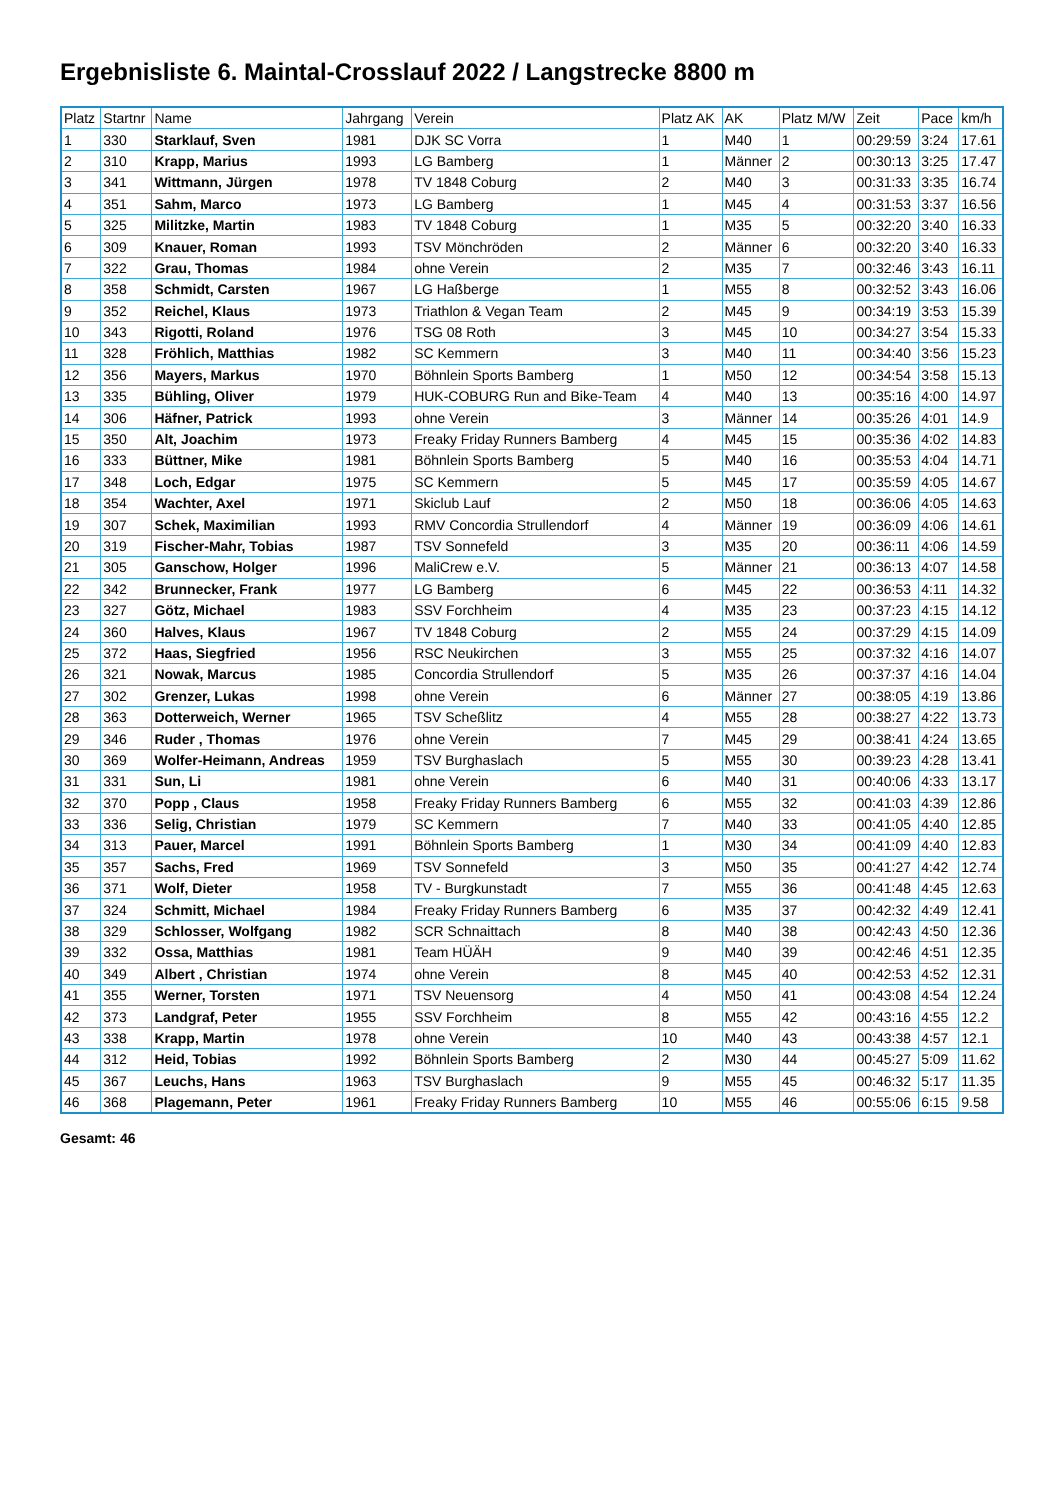Ergebnisliste 6. Maintal-Crosslauf 2022 / Langstrecke 8800 m
| Platz | Startnr | Name | Jahrgang | Verein | Platz AK | AK | Platz M/W | Zeit | Pace | km/h |
| --- | --- | --- | --- | --- | --- | --- | --- | --- | --- | --- |
| 1 | 330 | Starklauf, Sven | 1981 | DJK SC Vorra | 1 | M40 | 1 | 00:29:59 | 3:24 | 17.61 |
| 2 | 310 | Krapp, Marius | 1993 | LG Bamberg | 1 | Männer | 2 | 00:30:13 | 3:25 | 17.47 |
| 3 | 341 | Wittmann, Jürgen | 1978 | TV 1848 Coburg | 2 | M40 | 3 | 00:31:33 | 3:35 | 16.74 |
| 4 | 351 | Sahm, Marco | 1973 | LG Bamberg | 1 | M45 | 4 | 00:31:53 | 3:37 | 16.56 |
| 5 | 325 | Militzke, Martin | 1983 | TV 1848 Coburg | 1 | M35 | 5 | 00:32:20 | 3:40 | 16.33 |
| 6 | 309 | Knauer, Roman | 1993 | TSV Mönchröden | 2 | Männer | 6 | 00:32:20 | 3:40 | 16.33 |
| 7 | 322 | Grau, Thomas | 1984 | ohne Verein | 2 | M35 | 7 | 00:32:46 | 3:43 | 16.11 |
| 8 | 358 | Schmidt, Carsten | 1967 | LG Haßberge | 1 | M55 | 8 | 00:32:52 | 3:43 | 16.06 |
| 9 | 352 | Reichel, Klaus | 1973 | Triathlon & Vegan Team | 2 | M45 | 9 | 00:34:19 | 3:53 | 15.39 |
| 10 | 343 | Rigotti, Roland | 1976 | TSG 08 Roth | 3 | M45 | 10 | 00:34:27 | 3:54 | 15.33 |
| 11 | 328 | Fröhlich, Matthias | 1982 | SC Kemmern | 3 | M40 | 11 | 00:34:40 | 3:56 | 15.23 |
| 12 | 356 | Mayers, Markus | 1970 | Böhnlein Sports Bamberg | 1 | M50 | 12 | 00:34:54 | 3:58 | 15.13 |
| 13 | 335 | Bühling, Oliver | 1979 | HUK-COBURG Run and Bike-Team | 4 | M40 | 13 | 00:35:16 | 4:00 | 14.97 |
| 14 | 306 | Häfner, Patrick | 1993 | ohne Verein | 3 | Männer | 14 | 00:35:26 | 4:01 | 14.9 |
| 15 | 350 | Alt, Joachim | 1973 | Freaky Friday Runners Bamberg | 4 | M45 | 15 | 00:35:36 | 4:02 | 14.83 |
| 16 | 333 | Büttner, Mike | 1981 | Böhnlein Sports Bamberg | 5 | M40 | 16 | 00:35:53 | 4:04 | 14.71 |
| 17 | 348 | Loch, Edgar | 1975 | SC Kemmern | 5 | M45 | 17 | 00:35:59 | 4:05 | 14.67 |
| 18 | 354 | Wachter, Axel | 1971 | Skiclub Lauf | 2 | M50 | 18 | 00:36:06 | 4:05 | 14.63 |
| 19 | 307 | Schek, Maximilian | 1993 | RMV Concordia Strullendorf | 4 | Männer | 19 | 00:36:09 | 4:06 | 14.61 |
| 20 | 319 | Fischer-Mahr, Tobias | 1987 | TSV Sonnefeld | 3 | M35 | 20 | 00:36:11 | 4:06 | 14.59 |
| 21 | 305 | Ganschow, Holger | 1996 | MaliCrew e.V. | 5 | Männer | 21 | 00:36:13 | 4:07 | 14.58 |
| 22 | 342 | Brunnecker, Frank | 1977 | LG Bamberg | 6 | M45 | 22 | 00:36:53 | 4:11 | 14.32 |
| 23 | 327 | Götz, Michael | 1983 | SSV Forchheim | 4 | M35 | 23 | 00:37:23 | 4:15 | 14.12 |
| 24 | 360 | Halves, Klaus | 1967 | TV 1848 Coburg | 2 | M55 | 24 | 00:37:29 | 4:15 | 14.09 |
| 25 | 372 | Haas, Siegfried | 1956 | RSC Neukirchen | 3 | M55 | 25 | 00:37:32 | 4:16 | 14.07 |
| 26 | 321 | Nowak, Marcus | 1985 | Concordia Strullendorf | 5 | M35 | 26 | 00:37:37 | 4:16 | 14.04 |
| 27 | 302 | Grenzer, Lukas | 1998 | ohne Verein | 6 | Männer | 27 | 00:38:05 | 4:19 | 13.86 |
| 28 | 363 | Dotterweich, Werner | 1965 | TSV Scheßlitz | 4 | M55 | 28 | 00:38:27 | 4:22 | 13.73 |
| 29 | 346 | Ruder , Thomas | 1976 | ohne Verein | 7 | M45 | 29 | 00:38:41 | 4:24 | 13.65 |
| 30 | 369 | Wolfer-Heimann, Andreas | 1959 | TSV Burghaslach | 5 | M55 | 30 | 00:39:23 | 4:28 | 13.41 |
| 31 | 331 | Sun, Li | 1981 | ohne Verein | 6 | M40 | 31 | 00:40:06 | 4:33 | 13.17 |
| 32 | 370 | Popp , Claus | 1958 | Freaky Friday Runners Bamberg | 6 | M55 | 32 | 00:41:03 | 4:39 | 12.86 |
| 33 | 336 | Selig, Christian | 1979 | SC Kemmern | 7 | M40 | 33 | 00:41:05 | 4:40 | 12.85 |
| 34 | 313 | Pauer, Marcel | 1991 | Böhnlein Sports Bamberg | 1 | M30 | 34 | 00:41:09 | 4:40 | 12.83 |
| 35 | 357 | Sachs, Fred | 1969 | TSV Sonnefeld | 3 | M50 | 35 | 00:41:27 | 4:42 | 12.74 |
| 36 | 371 | Wolf, Dieter | 1958 | TV - Burgkunstadt | 7 | M55 | 36 | 00:41:48 | 4:45 | 12.63 |
| 37 | 324 | Schmitt, Michael | 1984 | Freaky Friday Runners Bamberg | 6 | M35 | 37 | 00:42:32 | 4:49 | 12.41 |
| 38 | 329 | Schlosser, Wolfgang | 1982 | SCR Schnaittach | 8 | M40 | 38 | 00:42:43 | 4:50 | 12.36 |
| 39 | 332 | Ossa, Matthias | 1981 | Team HÜÄH | 9 | M40 | 39 | 00:42:46 | 4:51 | 12.35 |
| 40 | 349 | Albert , Christian | 1974 | ohne Verein | 8 | M45 | 40 | 00:42:53 | 4:52 | 12.31 |
| 41 | 355 | Werner, Torsten | 1971 | TSV Neuensorg | 4 | M50 | 41 | 00:43:08 | 4:54 | 12.24 |
| 42 | 373 | Landgraf, Peter | 1955 | SSV Forchheim | 8 | M55 | 42 | 00:43:16 | 4:55 | 12.2 |
| 43 | 338 | Krapp, Martin | 1978 | ohne Verein | 10 | M40 | 43 | 00:43:38 | 4:57 | 12.1 |
| 44 | 312 | Heid, Tobias | 1992 | Böhnlein Sports Bamberg | 2 | M30 | 44 | 00:45:27 | 5:09 | 11.62 |
| 45 | 367 | Leuchs, Hans | 1963 | TSV Burghaslach | 9 | M55 | 45 | 00:46:32 | 5:17 | 11.35 |
| 46 | 368 | Plagemann, Peter | 1961 | Freaky Friday Runners Bamberg | 10 | M55 | 46 | 00:55:06 | 6:15 | 9.58 |
Gesamt: 46